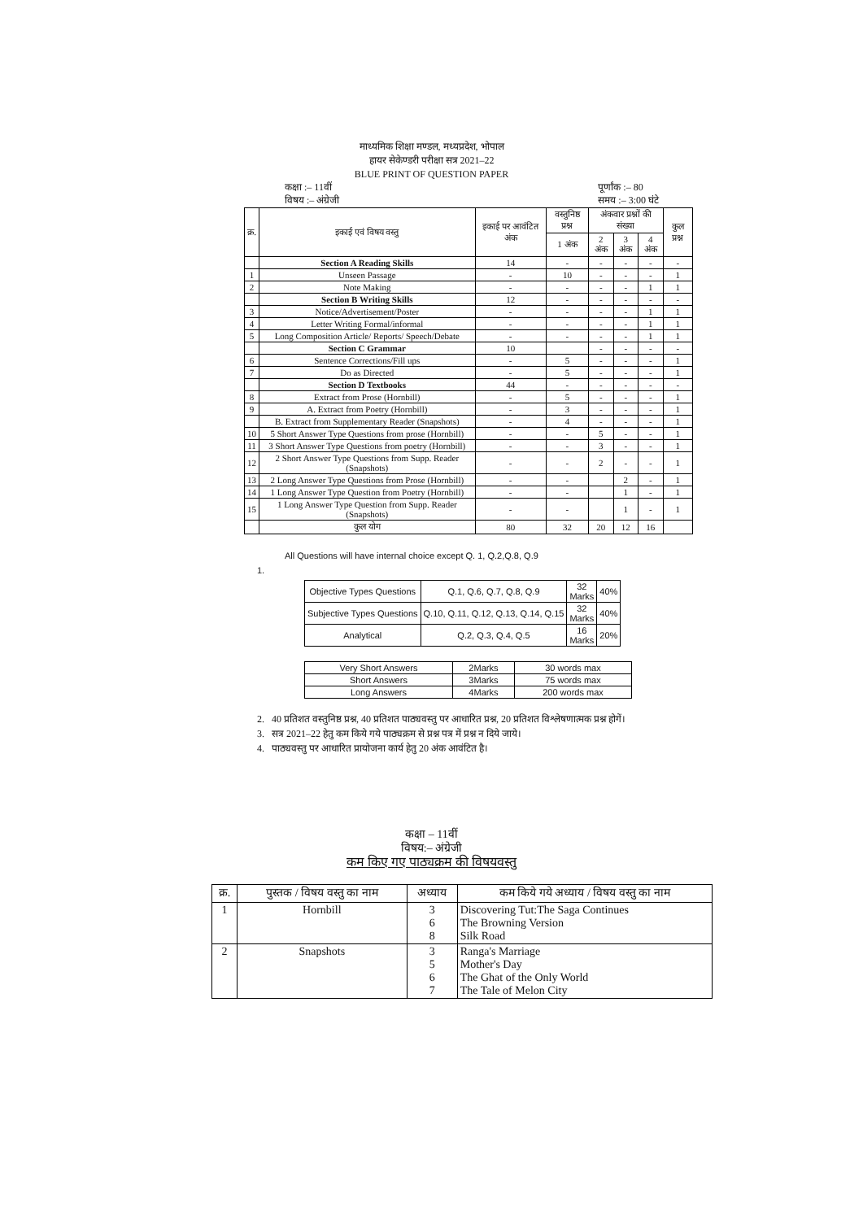माध्यमिक शिक्षा मण्डल, मध्यप्रदेश, भोपाल
हायर सेकेण्डरी परीक्षा सत्र 2021–22
BLUE PRINT OF QUESTION PAPER
कक्षा :– 11वीं
विषय :– अंग्रेजी
पूर्णांक :– 80
समय :– 3:00 घंटे
| क्र. | इकाई एवं विषय वस्तु | इकाई पर आवंटित अंक | वस्तुनिष्ठ प्रश्न | अंकवार प्रश्नों की संख्या | | | कुल प्रश्न |
| --- | --- | --- | --- | --- | --- | --- | --- |
| | | | 1 अंक | 2 अंक | 3 अंक | 4 अंक | |
| | Section A Reading Skills | 14 | - | - | - | - | - |
| 1 | Unseen Passage | - | 10 | - | - | - | 1 |
| 2 | Note Making | - | - | - | - | 1 | 1 |
| | Section B Writing Skills | 12 | - | - | - | - | - |
| 3 | Notice/Advertisement/Poster | - | - | - | - | 1 | 1 |
| 4 | Letter Writing Formal/informal | - | - | - | - | 1 | 1 |
| 5 | Long Composition Article/ Reports/ Speech/Debate | - | - | - | - | 1 | 1 |
| | Section C Grammar | 10 | | - | - | - | - |
| 6 | Sentence Corrections/Fill ups | - | 5 | - | - | - | 1 |
| 7 | Do as Directed | - | 5 | - | - | - | 1 |
| | Section D Textbooks | 44 | - | - | - | - | - |
| 8 | Extract from Prose (Hornbill) | - | 5 | - | - | - | 1 |
| 9 | A. Extract from Poetry (Hornbill) | - | 3 | - | - | - | 1 |
| | B. Extract from Supplementary Reader (Snapshots) | - | 4 | - | - | - | 1 |
| 10 | 5 Short Answer Type Questions from prose (Hornbill) | - | - | 5 | - | - | 1 |
| 11 | 3 Short Answer Type Questions from poetry (Hornbill) | - | - | 3 | - | - | 1 |
| 12 | 2 Short Answer Type Questions from Supp. Reader (Snapshots) | - | - | 2 | - | - | 1 |
| 13 | 2 Long Answer Type Questions from Prose (Hornbill) | - | - | | 2 | - | 1 |
| 14 | 1 Long Answer Type Question from Poetry (Hornbill) | - | - | | 1 | - | 1 |
| 15 | 1 Long Answer Type Question from Supp. Reader (Snapshots) | - | - | | 1 | - | 1 |
| | कुल योग | 80 | 32 | 20 | 12 | 16 | |
All Questions will have internal choice except Q. 1, Q.2,Q.8, Q.9
1.
| Objective Types Questions | Q.1, Q.6, Q.7, Q.8, Q.9 | 32 Marks | 40% |
| Subjective Types Questions | Q.10, Q.11, Q.12, Q.13, Q.14, Q.15 | 32 Marks | 40% |
| Analytical | Q.2, Q.3, Q.4, Q.5 | 16 Marks | 20% |
| Very Short Answers | 2Marks | 30 words max |
| Short Answers | 3Marks | 75 words max |
| Long Answers | 4Marks | 200 words max |
2. 40 प्रतिशत वस्तुनिष्ठ प्रश्न, 40 प्रतिशत पाठ्यवस्तु पर आधारित प्रश्न, 20 प्रतिशत विश्लेषणात्मक प्रश्न होगें।
3. सत्र 2021–22 हेतु कम किये गये पाठ्यक्रम से प्रश्न पत्र में प्रश्न न दिये जाये।
4. पाठ्यवस्तु पर आधारित प्रायोजना कार्य हेतु 20 अंक आवंटित है।
कक्षा – 11वीं
विषय:– अंग्रेजी
कम किए गए पाठ्यक्रम की विषयवस्तु
| क्र. | पुस्तक / विषय वस्तु का नाम | अध्याय | कम किये गये अध्याय / विषय वस्तु का नाम |
| --- | --- | --- | --- |
| 1 | Hornbill | 3 6 8 | Discovering Tut:The Saga Continues The Browning Version Silk Road |
| 2 | Snapshots | 3 5 6 7 | Ranga's Marriage Mother's Day The Ghat of the Only World The Tale of Melon City |